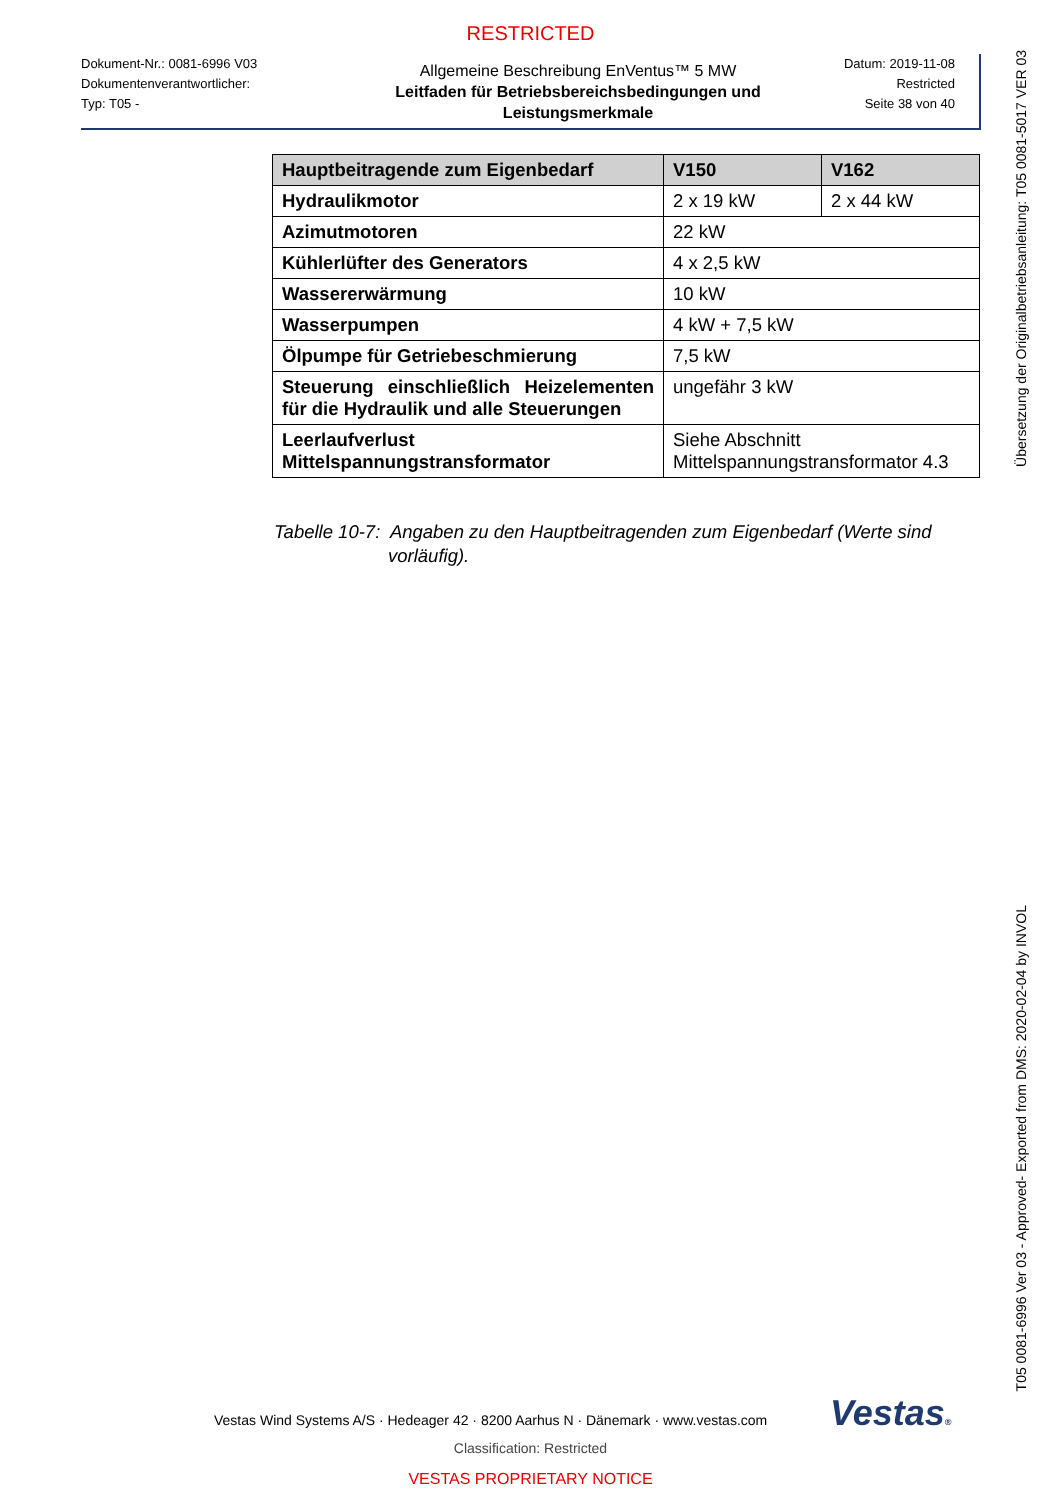RESTRICTED
Dokument-Nr.: 0081-6996 V03
Dokumentenverantwortlicher:
Typ: T05 -
Allgemeine Beschreibung EnVentus™ 5 MW
Leitfaden für Betriebsbereichsbedingungen und Leistungsmerkmale
Datum: 2019-11-08
Restricted
Seite 38 von 40
| Hauptbeitragende zum Eigenbedarf | V150 | V162 |
| --- | --- | --- |
| Hydraulikmotor | 2 x 19 kW | 2 x 44 kW |
| Azimutmotoren | 22 kW | |
| Kühlerlüfter des Generators | 4 x 2,5 kW | |
| Wassererwärmung | 10 kW | |
| Wasserpumpen | 4 kW + 7,5 kW | |
| Ölpumpe für Getriebeschmierung | 7,5 kW | |
| Steuerung einschließlich Heizelementen für die Hydraulik und alle Steuerungen | ungefähr 3 kW | |
| Leerlaufverlust Mittelspannungstransformator | Siehe Abschnitt Mittelspannungstransformator 4.3 | |
Tabelle 10-7: Angaben zu den Hauptbeitragenden zum Eigenbedarf (Werte sind
vorläufig).
Übersetzung der Originalbetriebsanleitung: T05 0081-5017 VER 03
T05 0081-6996 Ver 03 - Approved- Exported from DMS: 2020-02-04 by INVOL
Vestas Wind Systems A/S · Hedeager 42 · 8200 Aarhus N · Dänemark · www.vestas.com
Vestas®
Classification: Restricted
VESTAS PROPRIETARY NOTICE